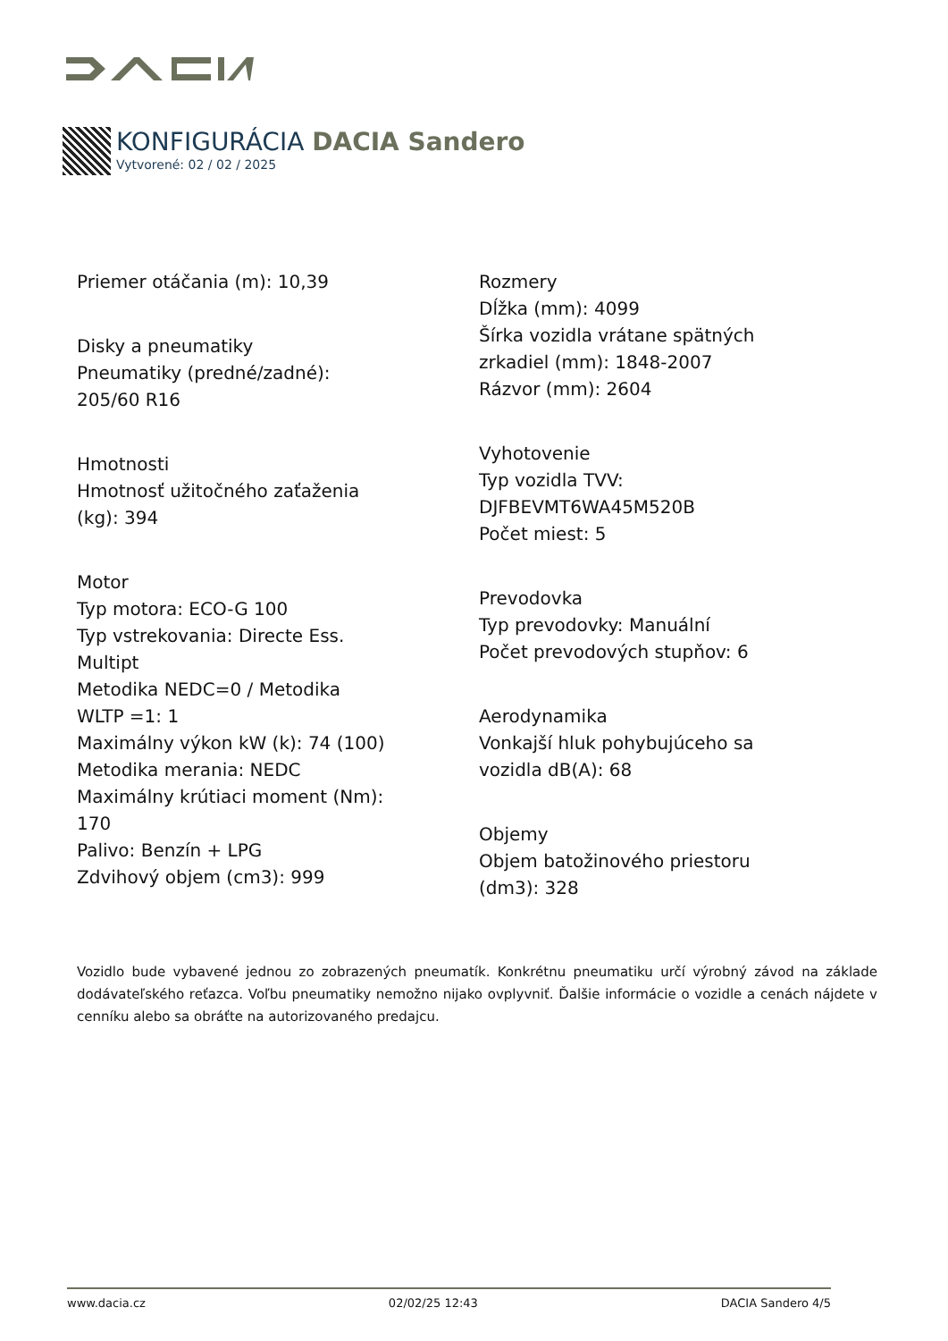KONFIGURÁCIA DACIA Sandero
Vytvorené: 02 / 02 / 2025
Priemer otáčania (m): 10,39
Disky a pneumatiky
Pneumatiky (predné/zadné):
205/60 R16
Hmotnosti
Hmotnosť užitočného zaťaženia
(kg): 394
Motor
Typ motora: ECO-G 100
Typ vstrekovania: Directe Ess.
Multipt
Metodika NEDC=0 / Metodika
WLTP =1: 1
Maximálny výkon kW (k): 74 (100)
Metodika merania: NEDC
Maximálny krútiaci moment (Nm):
170
Palivo: Benzín + LPG
Zdvihový objem (cm3): 999
Rozmery
Dĺžka (mm): 4099
Šírka vozidla vrátane spätných
zrkadiel (mm): 1848-2007
Rázvor (mm): 2604
Vyhotovenie
Typ vozidla TVV:
DJFBEVMT6WA45M520B
Počet miest: 5
Prevodovka
Typ prevodovky: Manuální
Počet prevodových stupňov: 6
Aerodynamika
Vonkajší hluk pohybujúceho sa
vozidla dB(A): 68
Objemy
Objem batožinového priestoru
(dm3): 328
Vozidlo bude vybavené jednou zo zobrazených pneumatík. Konkrétnu pneumatiku určí výrobný závod na základe dodávateľského reťazca. Voľbu pneumatiky nemožno nijako ovplyvniť. Ďalšie informácie o vozidle a cenách nájdete v cenníku alebo sa obráťte na autorizovaného predajcu.
www.dacia.cz 02/02/25 12:43 DACIA Sandero 4/5